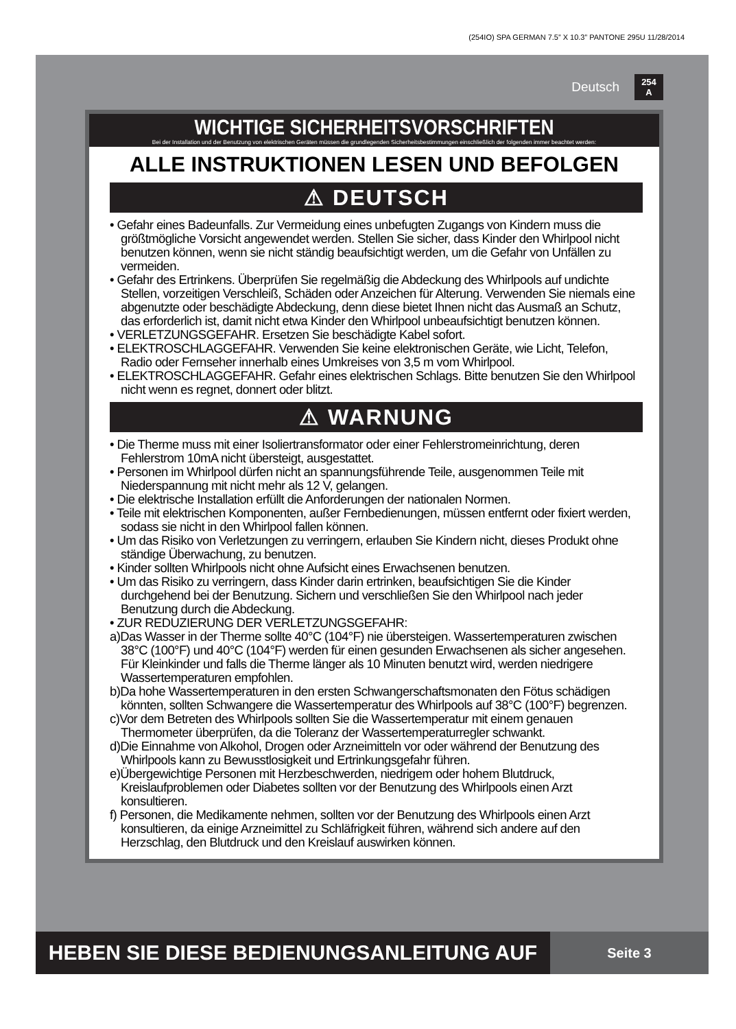(254IO) SPA GERMAN 7.5” X 10.3” PANTONE 295U 11/28/2014
Deutsch
254
A
WICHTIGE SICHERHEITSVORSCHRIFTEN
Bei der Installation und der Benutzung von elektrischen Geräten müssen die grundlegenden Sicherheitsbestimmungen einschließlich der folgenden immer beachtet werden:
ALLE INSTRUKTIONEN LESEN UND BEFOLGEN
⚠ DEUTSCH
• Gefahr eines Badeunfalls. Zur Vermeidung eines unbefugten Zugangs von Kindern muss die größtmögliche Vorsicht angewendet werden. Stellen Sie sicher, dass Kinder den Whirlpool nicht benutzen können, wenn sie nicht ständig beaufsichtigt werden, um die Gefahr von Unfällen zu vermeiden.
• Gefahr des Ertrinkens. Überprüfen Sie regelmäßig die Abdeckung des Whirlpools auf undichte Stellen, vorzeitigen Verschleiß, Schäden oder Anzeichen für Alterung. Verwenden Sie niemals eine abgenutzte oder beschädigte Abdeckung, denn diese bietet Ihnen nicht das Ausmaß an Schutz, das erforderlich ist, damit nicht etwa Kinder den Whirlpool unbeaufsichtigt benutzen können.
• VERLETZUNGSGEFAHR. Ersetzen Sie beschädigte Kabel sofort.
• ELEKTROSCHLAGGEFAHR. Verwenden Sie keine elektronischen Geräte, wie Licht, Telefon, Radio oder Fernseher innerhalb eines Umkreises von 3,5 m vom Whirlpool.
• ELEKTROSCHLAGGEFAHR. Gefahr eines elektrischen Schlags. Bitte benutzen Sie den Whirlpool nicht wenn es regnet, donnert oder blitzt.
⚠ WARNUNG
• Die Therme muss mit einer Isoliertransformator oder einer Fehlerstromeinrichtung, deren Fehlerstrom 10mA nicht übersteigt, ausgestattet.
• Personen im Whirlpool dürfen nicht an spannungsführende Teile, ausgenommen Teile mit Niederspannung mit nicht mehr als 12 V, gelangen.
• Die elektrische Installation erfüllt die Anforderungen der nationalen Normen.
• Teile mit elektrischen Komponenten, außer Fernbedienungen, müssen entfernt oder fixiert werden, sodass sie nicht in den Whirlpool fallen können.
• Um das Risiko von Verletzungen zu verringern, erlauben Sie Kindern nicht, dieses Produkt ohne ständige Überwachung, zu benutzen.
• Kinder sollten Whirlpools nicht ohne Aufsicht eines Erwachsenen benutzen.
• Um das Risiko zu verringern, dass Kinder darin ertrinken, beaufsichtigen Sie die Kinder durchgehend bei der Benutzung. Sichern und verschließen Sie den Whirlpool nach jeder Benutzung durch die Abdeckung.
• ZUR REDUZIERUNG DER VERLETZUNGSGEFAHR:
a)Das Wasser in der Therme sollte 40°C (104°F) nie übersteigen. Wassertemperaturen zwischen 38°C (100°F) und 40°C (104°F) werden für einen gesunden Erwachsenen als sicher angesehen. Für Kleinkinder und falls die Therme länger als 10 Minuten benutzt wird, werden niedrigere Wassertemperaturen empfohlen.
b)Da hohe Wassertemperaturen in den ersten Schwangerschaftsmonaten den Fötus schädigen könnten, sollten Schwangere die Wassertemperatur des Whirlpools auf 38°C (100°F) begrenzen.
c)Vor dem Betreten des Whirlpools sollten Sie die Wassertemperatur mit einem genauen Thermometer überprüfen, da die Toleranz der Wassertemperaturregler schwankt.
d)Die Einnahme von Alkohol, Drogen oder Arzneimitteln vor oder während der Benutzung des Whirlpools kann zu Bewusstlosigkeit und Ertrinkungsgefahr führen.
e)Übergewichtige Personen mit Herzbeschwerden, niedrigem oder hohem Blutdruck, Kreislaufproblemen oder Diabetes sollten vor der Benutzung des Whirlpools einen Arzt konsultieren.
f) Personen, die Medikamente nehmen, sollten vor der Benutzung des Whirlpools einen Arzt konsultieren, da einige Arzneimittel zu Schläfrigkeit führen, während sich andere auf den Herzschlag, den Blutdruck und den Kreislauf auswirken können.
HEBEN SIE DIESE BEDIENUNGSANLEITUNG AUF
Seite 3